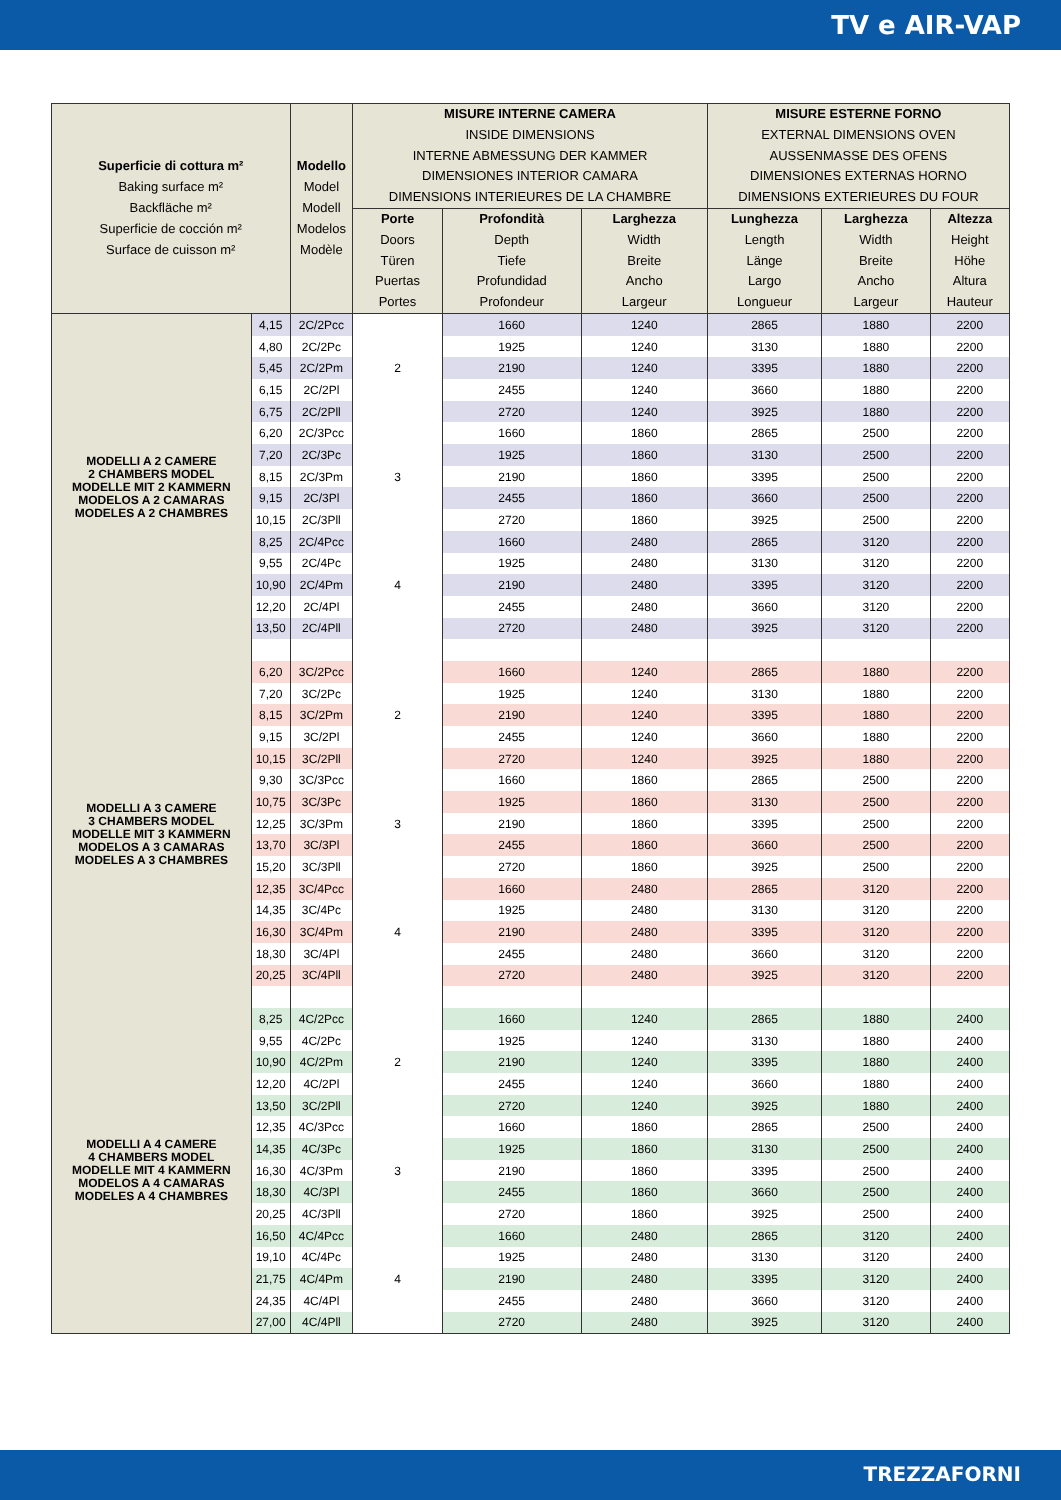TV e AIR-VAP
| Superficie di cottura m² Baking surface m² Backfläche m² Superficie de cocción m² Surface de cuisson m² | | Modello Model Modell Modelos Modèle | MISURE INTERNE CAMERA INSIDE DIMENSIONS INTERNE ABMESSUNG DER KAMMER DIMENSIONES INTERIOR CAMARA DIMENSIONS INTERIEURES DE LA CHAMBRE | | | MISURE ESTERNE FORNO EXTERNAL DIMENSIONS OVEN AUSSENMASSE DES OFENS DIMENSIONES EXTERNAS HORNO DIMENSIONS EXTERIEURES DU FOUR | | |
| --- | --- | --- | --- | --- | --- | --- | --- | --- |
| | | | Porte Doors Türen Puertas Portes | Profondità Depth Tiefe Profundidad Profondeur | Larghezza Width Breite Ancho Largeur | Lunghezza Length Länge Largo Longueur | Larghezza Width Breite Ancho Largeur | Altezza Height Höhe Altura Hauteur |
| MODELLI A 2 CAMERE 2 CHAMBERS MODEL MODELLE MIT 2 KAMMERN MODELOS A 2 CAMARAS MODELES A 2 CHAMBRES | 4,15 | 2C/2Pcc | 2 | 1660 | 1240 | 2865 | 1880 | 2200 |
| | 4,80 | 2C/2Pc | | 1925 | 1240 | 3130 | 1880 | 2200 |
| | 5,45 | 2C/2Pm | | 2190 | 1240 | 3395 | 1880 | 2200 |
| | 6,15 | 2C/2Pl | | 2455 | 1240 | 3660 | 1880 | 2200 |
| | 6,75 | 2C/2Pll | | 2720 | 1240 | 3925 | 1880 | 2200 |
| | 6,20 | 2C/3Pcc | 3 | 1660 | 1860 | 2865 | 2500 | 2200 |
| | 7,20 | 2C/3Pc | | 1925 | 1860 | 3130 | 2500 | 2200 |
| | 8,15 | 2C/3Pm | | 2190 | 1860 | 3395 | 2500 | 2200 |
| | 9,15 | 2C/3Pl | | 2455 | 1860 | 3660 | 2500 | 2200 |
| | 10,15 | 2C/3Pll | | 2720 | 1860 | 3925 | 2500 | 2200 |
| | 8,25 | 2C/4Pcc | 4 | 1660 | 2480 | 2865 | 3120 | 2200 |
| | 9,55 | 2C/4Pc | | 1925 | 2480 | 3130 | 3120 | 2200 |
| | 10,90 | 2C/4Pm | | 2190 | 2480 | 3395 | 3120 | 2200 |
| | 12,20 | 2C/4Pl | | 2455 | 2480 | 3660 | 3120 | 2200 |
| | 13,50 | 2C/4Pll | | 2720 | 2480 | 3925 | 3120 | 2200 |
| MODELLI A 3 CAMERE 3 CHAMBERS MODEL MODELLE MIT 3 KAMMERN MODELOS A 3 CAMARAS MODELES A 3 CHAMBRES | 6,20 | 3C/2Pcc | 2 | 1660 | 1240 | 2865 | 1880 | 2200 |
| | 7,20 | 3C/2Pc | | 1925 | 1240 | 3130 | 1880 | 2200 |
| | 8,15 | 3C/2Pm | | 2190 | 1240 | 3395 | 1880 | 2200 |
| | 9,15 | 3C/2Pl | | 2455 | 1240 | 3660 | 1880 | 2200 |
| | 10,15 | 3C/2Pll | | 2720 | 1240 | 3925 | 1880 | 2200 |
| | 9,30 | 3C/3Pcc | 3 | 1660 | 1860 | 2865 | 2500 | 2200 |
| | 10,75 | 3C/3Pc | | 1925 | 1860 | 3130 | 2500 | 2200 |
| | 12,25 | 3C/3Pm | | 2190 | 1860 | 3395 | 2500 | 2200 |
| | 13,70 | 3C/3Pl | | 2455 | 1860 | 3660 | 2500 | 2200 |
| | 15,20 | 3C/3Pll | | 2720 | 1860 | 3925 | 2500 | 2200 |
| | 12,35 | 3C/4Pcc | 4 | 1660 | 2480 | 2865 | 3120 | 2200 |
| | 14,35 | 3C/4Pc | | 1925 | 2480 | 3130 | 3120 | 2200 |
| | 16,30 | 3C/4Pm | | 2190 | 2480 | 3395 | 3120 | 2200 |
| | 18,30 | 3C/4Pl | | 2455 | 2480 | 3660 | 3120 | 2200 |
| | 20,25 | 3C/4Pll | | 2720 | 2480 | 3925 | 3120 | 2200 |
| MODELLI A 4 CAMERE 4 CHAMBERS MODEL MODELLE MIT 4 KAMMERN MODELOS A 4 CAMARAS MODELES A 4 CHAMBRES | 8,25 | 4C/2Pcc | 2 | 1660 | 1240 | 2865 | 1880 | 2400 |
| | 9,55 | 4C/2Pc | | 1925 | 1240 | 3130 | 1880 | 2400 |
| | 10,90 | 4C/2Pm | | 2190 | 1240 | 3395 | 1880 | 2400 |
| | 12,20 | 4C/2Pl | | 2455 | 1240 | 3660 | 1880 | 2400 |
| | 13,50 | 3C/2Pll | | 2720 | 1240 | 3925 | 1880 | 2400 |
| | 12,35 | 4C/3Pcc | 3 | 1660 | 1860 | 2865 | 2500 | 2400 |
| | 14,35 | 4C/3Pc | | 1925 | 1860 | 3130 | 2500 | 2400 |
| | 16,30 | 4C/3Pm | | 2190 | 1860 | 3395 | 2500 | 2400 |
| | 18,30 | 4C/3Pl | | 2455 | 1860 | 3660 | 2500 | 2400 |
| | 20,25 | 4C/3Pll | | 2720 | 1860 | 3925 | 2500 | 2400 |
| | 16,50 | 4C/4Pcc | 4 | 1660 | 2480 | 2865 | 3120 | 2400 |
| | 19,10 | 4C/4Pc | | 1925 | 2480 | 3130 | 3120 | 2400 |
| | 21,75 | 4C/4Pm | | 2190 | 2480 | 3395 | 3120 | 2400 |
| | 24,35 | 4C/4Pl | | 2455 | 2480 | 3660 | 3120 | 2400 |
| | 27,00 | 4C/4Pll | | 2720 | 2480 | 3925 | 3120 | 2400 |
TREZZAFORNI